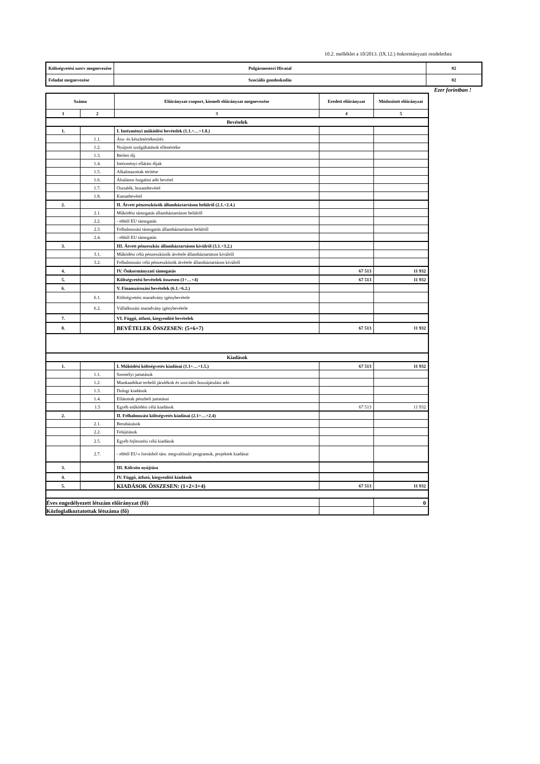10.2. melléklet a 10/2013. (IX.12.) önkormányzati rendelethez
| Költségvetési szerv megnevezése | Polgármesteri Hivatal | 02 |
| Feladat megnevezése | Szociális gondoskodás | 02 |
Ezer forintban !
| Száma | | Előirányzat-csoport, kiemelt előirányzat megnevezése | Eredeti előirányzat | Módosított előirányzat |
| 1 | 2 | 3 | 4 | 5 |
| Bevételek | | | | |
| 1. | | I. Intézményi működési bevételek (1.1.+…+1.8.) | | |
| | 1.1. | Áru- és készletértékesítés | | |
| | 1.2. | Nyújtott szolgáltatások ellenértéke | | |
| | 1.3. | Bérleti díj | | |
| | 1.4. | Intézményi ellátási díjak | | |
| | 1.5. | Alkalmazottak térítése | | |
| | 1.6. | Általános forgalmi adó bevétel | | |
| | 1.7. | Osztalék, hozambevétel | | |
| | 1.8. | Kamatbevétel | | |
| 2. | | II. Átvett pénzeszközök államháztartáson belülről (2.1.+2.4.) | | |
| | 2.1. | Működési támogatás államháztartáson belülről | | |
| | 2.2. | - ebből EU támogatás | | |
| | 2.3. | Felhalmozási támogatás államháztartáson belülről | | |
| | 2.4. | - ebből EU támogatás | | |
| 3. | | III. Átvett pénzeszköz államháztartáson kívülről (3.1.+3.2.) | | |
| | 3.1. | Működési célú pénzeszközök átvétele államháztartáson kívülről | | |
| | 3.2. | Felhalmozási célú pénzeszközök átvétele államháztartáson kívülről | | |
| 4. | | IV. Önkormányzati támogatás | 67 513 | 11 932 |
| 5. | | Költségvetési bevételek összesen (1+…+4) | 67 513 | 11 932 |
| 6. | | V. Finanszírozási bevételek (6.1.+6.2.) | | |
| | 6.1. | Költségvetési maradvány igénybevétele | | |
| | 6.2. | Vállalkozási maradvány igénybevétele | | |
| 7. | | VI. Függő, átfutó, kiegyenlítő bevételek | | |
| 8. | | BEVÉTELEK ÖSSZESEN: (5+6+7) | 67 513 | 11 932 |
| Kiadások | | | | |
| 1. | | I. Működési költségvetés kiadásai (1.1+…+1.5.) | 67 513 | 11 932 |
| | 1.1. | Személyi juttatások | | |
| | 1.2. | Munkaadókat terhelő járulékok és szociális hozzájárulási adó | | |
| | 1.3. | Dologi kiadások | | |
| | 1.4. | Ellátottak pénzbeli juttatásai | | |
| | 1.5 | Egyéb működési célú kiadások | 67 513 | 11 932 |
| 2. | | II. Felhalmozási költségvetés kiadásai (2.1+…+2.4) | | |
| | 2.1. | Beruházások | | |
| | 2.2. | Felújítások | | |
| | 2.5. | Egyéb fejlesztési célú kiadások | | |
| | 2.7. | - ebből EU-s forrásból tám. megvalósuló programok, projektek kiadásai | | |
| 3. | | III. Kölcsön nyújtása | | |
| 4. | | IV. Függő, átfutó, kiegyenlítő kiadások | | |
| 5. | | KIADÁSOK ÖSSZESEN: (1+2+3+4) | 67 513 | 11 932 |
| Éves engedélyezett létszám előirányzat (fő) | | | | 0 |
| Közfoglalkoztatottak létszáma (fő) | | | | |